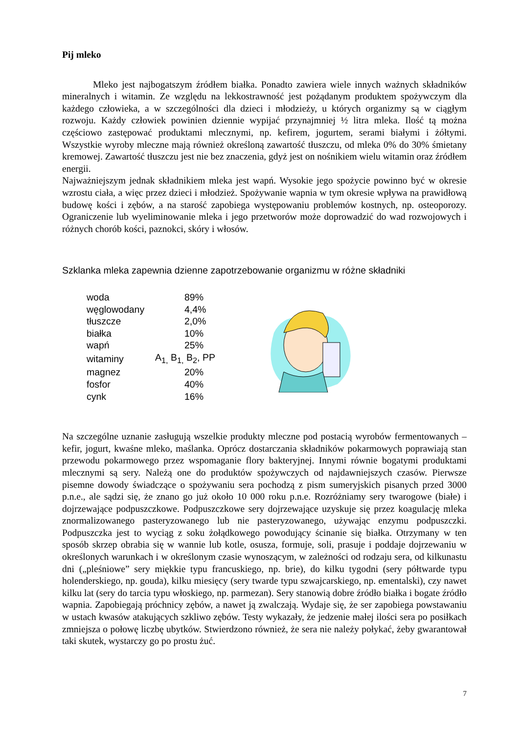Pij mleko
Mleko jest najbogatszym źródłem białka. Ponadto zawiera wiele innych ważnych składników mineralnych i witamin. Ze względu na lekkostrawność jest pożądanym produktem spożywczym dla każdego człowieka, a w szczególności dla dzieci i młodzieży, u których organizmy są w ciągłym rozwoju. Każdy człowiek powinien dziennie wypijać przynajmniej ½ litra mleka. Ilość tą można częściowo zastępować produktami mlecznymi, np. kefirem, jogurtem, serami białymi i żółtymi. Wszystkie wyroby mleczne mają również określoną zawartość tłuszczu, od mleka 0% do 30% śmietany kremowej. Zawartość tłuszczu jest nie bez znaczenia, gdyż jest on nośnikiem wielu witamin oraz źródłem energii.
Najważniejszym jednak składnikiem mleka jest wapń. Wysokie jego spożycie powinno być w okresie wzrostu ciała, a więc przez dzieci i młodzież. Spożywanie wapnia w tym okresie wpływa na prawidłową budowę kości i zębów, a na starość zapobiega występowaniu problemów kostnych, np. osteoporozy. Ograniczenie lub wyeliminowanie mleka i jego przetworów może doprowadzić do wad rozwojowych i różnych chorób kości, paznokci, skóry i włosów.
Szklanka mleka zapewnia dzienne zapotrzebowanie organizmu w różne składniki
| woda | | 89% |
| węglowodany | | 4,4% |
| tłuszcze | | 2,0% |
| białka | | 10% |
| wapń | | 25% |
| witaminy | A<sub>1,</sub> B<sub>1,</sub> B<sub>2</sub>, PP | |
| magnez | | 20% |
| fosfor | | 40% |
| cynk | | 16% |
Na szczególne uznanie zasługują wszelkie produkty mleczne pod postacią wyrobów fermentowanych – kefir, jogurt, kwaśne mleko, maślanka. Oprócz dostarczania składników pokarmowych poprawiają stan przewodu pokarmowego przez wspomaganie flory bakteryjnej. Innymi równie bogatymi produktami mlecznymi są sery. Należą one do produktów spożywczych od najdawniejszych czasów. Pierwsze pisemne dowody świadczące o spożywaniu sera pochodzą z pism sumeryjskich pisanych przed 3000 p.n.e., ale sądzi się, że znano go już około 10 000 roku p.n.e. Rozróżniamy sery twarogowe (białe) i dojrzewające podpuszczkowe. Podpuszczkowe sery dojrzewające uzyskuje się przez koagulację mleka znormalizowanego pasteryzowanego lub nie pasteryzowanego, używając enzymu podpuszczki. Podpuszczka jest to wyciąg z soku żołądkowego powodujący ścinanie się białka. Otrzymany w ten sposób skrzep obrabia się w wannie lub kotle, osusza, formuje, soli, prasuje i poddaje dojrzewaniu w określonych warunkach i w określonym czasie wynoszącym, w zależności od rodzaju sera, od kilkunastu dni („pleśniowe” sery miękkie typu francuskiego, np. brie), do kilku tygodni (sery półtwarde typu holenderskiego, np. gouda), kilku miesięcy (sery twarde typu szwajcarskiego, np. ementalski), czy nawet kilku lat (sery do tarcia typu włoskiego, np. parmezan). Sery stanowią dobre źródło białka i bogate źródło wapnia. Zapobiegają próchnicy zębów, a nawet ją zwalczają. Wydaje się, że ser zapobiega powstawaniu w ustach kwasów atakujących szkliwo zębów. Testy wykazały, że jedzenie małej ilości sera po posiłkach zmniejsza o połowę liczbę ubytków. Stwierdzono również, że sera nie należy połykać, żeby gwarantował taki skutek, wystarczy go po prostu żuć.
7